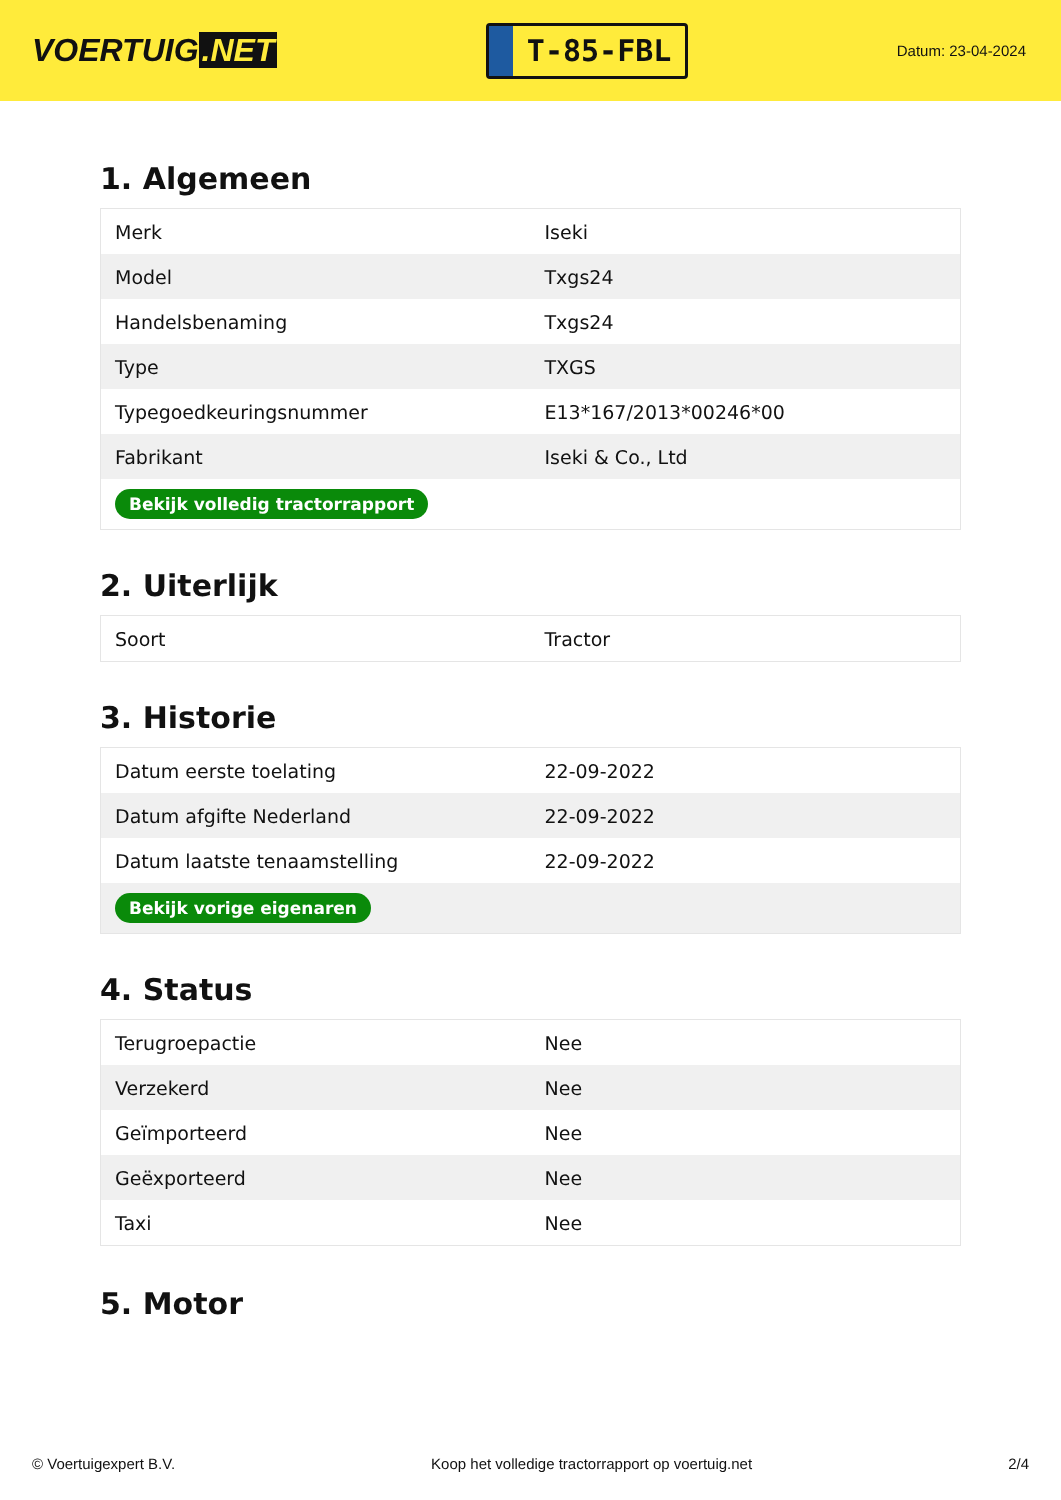VOERTUIG.NET
T-85-FBL
Datum: 23-04-2024
1. Algemeen
| Merk | Iseki |
| Model | Txgs24 |
| Handelsbenaming | Txgs24 |
| Type | TXGS |
| Typegoedkeuringsnummer | E13*167/2013*00246*00 |
| Fabrikant | Iseki & Co., Ltd |
| Bekijk volledig tractorrapport | |
2. Uiterlijk
| Soort | Tractor |
3. Historie
| Datum eerste toelating | 22-09-2022 |
| Datum afgifte Nederland | 22-09-2022 |
| Datum laatste tenaamstelling | 22-09-2022 |
| Bekijk vorige eigenaren | |
4. Status
| Terugroepactie | Nee |
| Verzekerd | Nee |
| Geïmporteerd | Nee |
| Geëxporteerd | Nee |
| Taxi | Nee |
5. Motor
© Voertuigexpert B.V. Koop het volledige tractorrapport op voertuig.net 2/4